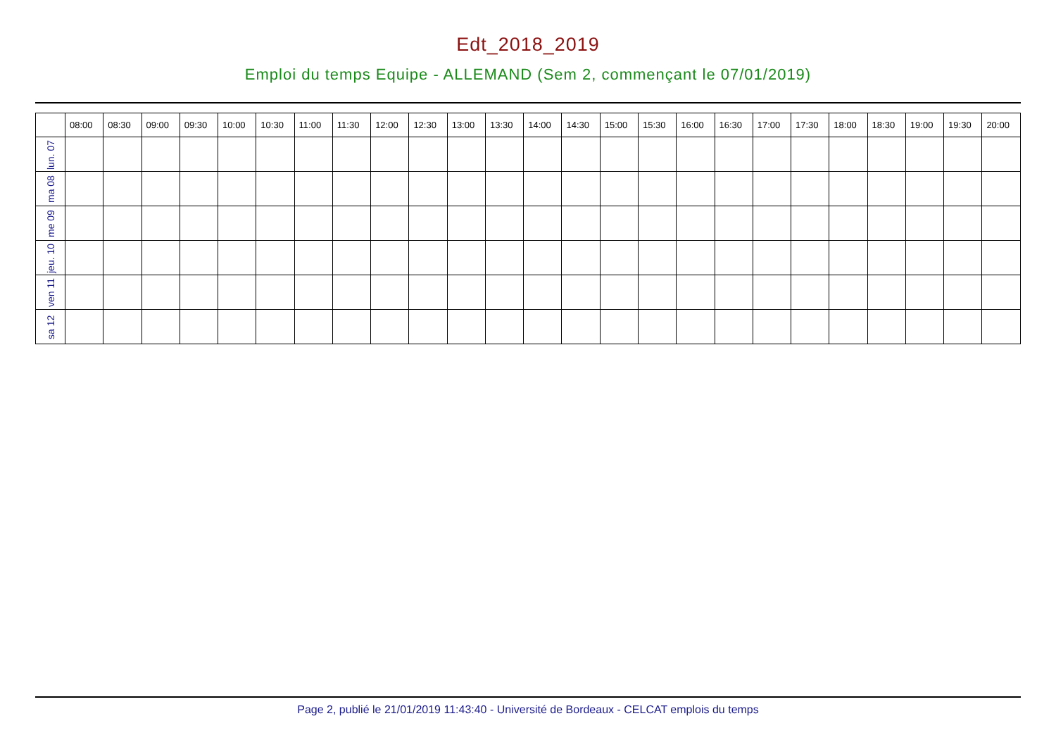Edt_2018_2019
Emploi du temps Equipe - ALLEMAND (Sem 2, commençant le 07/01/2019)
| | 08:00 | 08:30 | 09:00 | 09:30 | 10:00 | 10:30 | 11:00 | 11:30 | 12:00 | 12:30 | 13:00 | 13:30 | 14:00 | 14:30 | 15:00 | 15:30 | 16:00 | 16:30 | 17:00 | 17:30 | 18:00 | 18:30 | 19:00 | 19:30 | 20:00 |
| --- | --- | --- | --- | --- | --- | --- | --- | --- | --- | --- | --- | --- | --- | --- | --- | --- | --- | --- | --- | --- | --- | --- | --- | --- | --- |
| lun. 07 | | | | | | | | | | | | | | | | | | | | | | | | | |
| ma 08 | | | | | | | | | | | | | | | | | | | | | | | | | |
| me 09 | | | | | | | | | | | | | | | | | | | | | | | | | |
| jeu. 10 | | | | | | | | | | | | | | | | | | | | | | | | | |
| ven 11 | | | | | | | | | | | | | | | | | | | | | | | | | |
| sa 12 | | | | | | | | | | | | | | | | | | | | | | | | | |
Page 2, publié le 21/01/2019 11:43:40 - Université de Bordeaux - CELCAT emplois du temps